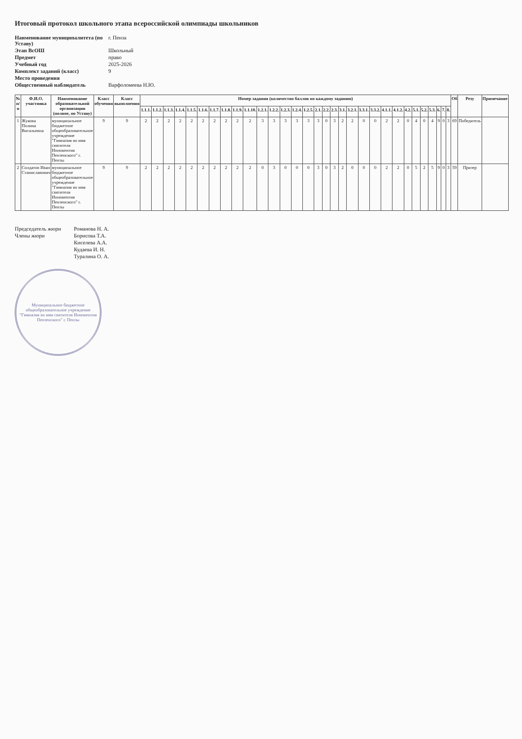Итоговый протокол школьного этапа всероссийской олимпиады школьников
Наименование муниципалитета (по Уставу) г. Пенза Этап ВсОШ Школьный Предмет право Учебный год 2025-2026 Комплект заданий (класс) 9 Место проведения Общественный наблюдатель Варфоломеева Н.Ю.
| № п/п | Ф.И.О. участника | Наименование образовательной организации (полное, по Уставу) | Класс обучения | Класс выполнения | Номер задания (количество баллов по каждому заданию) | | | | | | | | | | | | | | | | | | | | | | | | | | | | | | | Об | Резу | Примечание |
| --- | --- | --- | --- | --- | --- | --- | --- | --- | --- | --- | --- | --- | --- | --- | --- | --- | --- | --- | --- | --- | --- | --- | --- | --- | --- | --- | --- | --- | --- | --- | --- | --- | --- | --- | --- | --- | --- | --- |
| | | | | | 1.1.1. | 1.1.2. | 1.1.3. | 1.1.4. | 1.1.5. | 1.1.6. | 1.1.7. | 1.1.8. | 1.1.9. | 1.1.10. | 1.2.1. | 1.2.2. | 1.2.3. | 1.2.4. | 1.2.5. | 2.1. | 2.2. | 2.3. | 3.1. | 3.2.1. | 3.3.1. | 3.3.2. | 4.1.1. | 4.1.2. | 4.2. | 5.1. | 5.2. | 5.3. | 6. | 7. | 8. | | | |
| 1 | Жукова Полина Витальевна | муниципальное бюджетное общеобразовательное учреждение "Гимназия во имя святителя Иннокентия Пензенского" г. Пензы | 9 | 9 | 2 | 2 | 2 | 2 | 2 | 2 | 2 | 2 | 2 | 2 | 3 | 3 | 3 | 3 | 3 | 3 | 0 | 3 | 2 | 2 | 0 | 0 | 2 | 2 | 0 | 4 | 0 | 4 | 9 | 0 | 3 | 69 | Победитель | |
| 2 | Солдатов Иван Станиславович | муниципальное бюджетное общеобразовательное учреждение "Гимназия во имя святителя Иннокентия Пензенского" г. Пензы | 9 | 9 | 2 | 2 | 2 | 2 | 2 | 2 | 2 | 2 | 2 | 2 | 0 | 3 | 0 | 0 | 0 | 3 | 0 | 3 | 2 | 0 | 0 | 0 | 2 | 2 | 0 | 5 | 2 | 5 | 9 | 0 | 3 | 59 | Призер | |
Председатель жюри Романова Н. А. Члены жюри Борисова Т.А. Киселева А.А. Кудаева И. Н. Туралина О. А.
Муниципальное бюджетное общеобразовательное учреждение "Гимназия во имя святителя Иннокентия Пензенского" г. Пензы